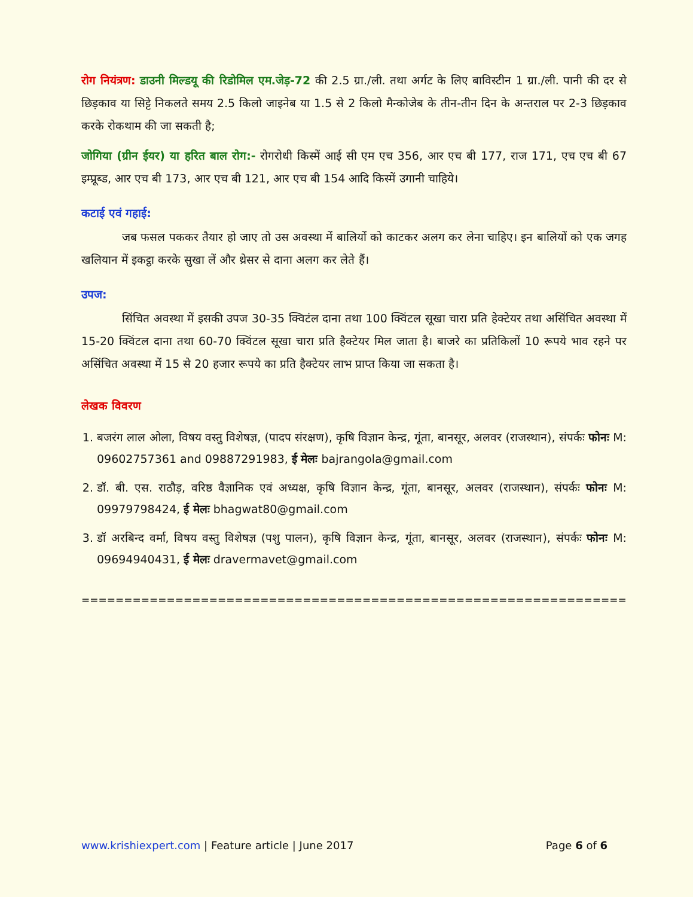रोग नियंत्रण: डाउनी मिल्डयू की रिडोमिल एम.जेड़-72 की 2.5 ग्रा./ली. तथा अर्गट के लिए बाविस्टीन 1 ग्रा./ली. पानी की दर से छिड़काव या सिट्टे निकलते समय 2.5 किलो जाइनेब या 1.5 से 2 किलो मैन्कोजेब के तीन-तीन दिन के अन्तराल पर 2-3 छिड़काव करके रोकथाम की जा सकती है;
जोगिया (ग्रीन ईयर) या हरित बाल रोग:- रोगरोधी किस्में आई सी एम एच 356, आर एच बी 177, राज 171, एच एच बी 67 इम्प्रूब्ड, आर एच बी 173, आर एच बी 121, आर एच बी 154 आदि किस्में उगानी चाहिये।
कटाई एवं गहाई:
जब फसल पककर तैयार हो जाए तो उस अवस्था में बालियों को काटकर अलग कर लेना चाहिए। इन बालियों को एक जगह खलियान में इकट्ठा करके सुखा लें और थ्रेसर से दाना अलग कर लेते हैं।
उपज:
सिंचित अवस्था में इसकी उपज 30-35 क्विटंल दाना तथा 100 क्विंटल सूखा चारा प्रति हेक्टेयर तथा असिंचित अवस्था में 15-20 क्विंटल दाना तथा 60-70 क्विंटल सूखा चारा प्रति हैक्टेयर मिल जाता है। बाजरे का प्रतिकिलों 10 रूपये भाव रहने पर असिंचित अवस्था में 15 से 20 हजार रूपये का प्रति हैक्टेयर लाभ प्राप्त किया जा सकता है।
लेखक विवरण
1. बजरंग लाल ओला, विषय वस्तु विशेषज्ञ, (पादप संरक्षण), कृषि विज्ञान केन्द्र, गूंता, बानसूर, अलवर (राजस्थान), संपर्कः फोनः M: 09602757361 and 09887291983, ई मेलः bajrangola@gmail.com
2. डॉ. बी. एस. राठौड़, वरिष्ठ वैज्ञानिक एवं अध्यक्ष, कृषि विज्ञान केन्द्र, गूंता, बानसूर, अलवर (राजस्थान), संपर्कः फोनः M: 09979798424, ई मेलः bhagwat80@gmail.com
3. डॉ अरबिन्द वर्मा, विषय वस्तु विशेषज्ञ (पशु पालन), कृषि विज्ञान केन्द्र, गूंता, बानसूर, अलवर (राजस्थान), संपर्कः फोनः M: 09694940431, ई मेलः dravermavet@gmail.com
=====================================================================
www.krishiexpert.com | Feature article | June 2017 Page 6 of 6